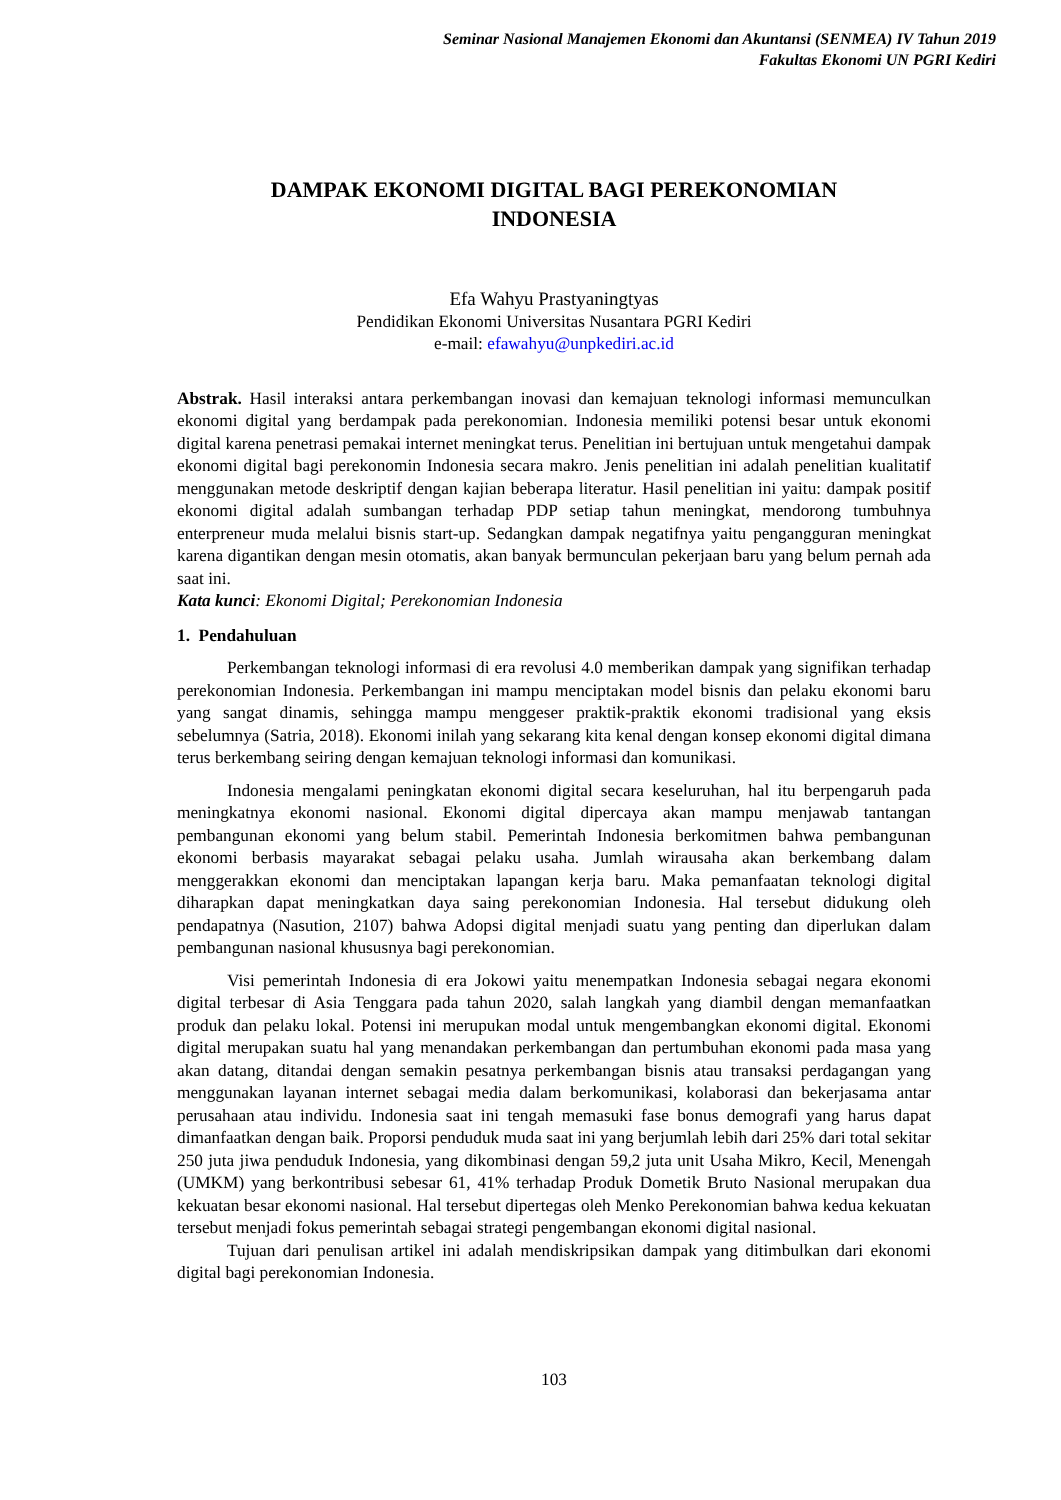Seminar Nasional Manajemen Ekonomi dan Akuntansi (SENMEA) IV Tahun 2019
Fakultas Ekonomi UN PGRI Kediri
DAMPAK EKONOMI DIGITAL BAGI PEREKONOMIAN
INDONESIA
Efa Wahyu Prastyaningtyas
Pendidikan Ekonomi Universitas Nusantara PGRI Kediri
e-mail: efawahyu@unpkediri.ac.id
Abstrak. Hasil interaksi antara perkembangan inovasi dan kemajuan teknologi informasi memunculkan ekonomi digital yang berdampak pada perekonomian. Indonesia memiliki potensi besar untuk ekonomi digital karena penetrasi pemakai internet meningkat terus. Penelitian ini bertujuan untuk mengetahui dampak ekonomi digital bagi perekonomin Indonesia secara makro. Jenis penelitian ini adalah penelitian kualitatif menggunakan metode deskriptif dengan kajian beberapa literatur. Hasil penelitian ini yaitu: dampak positif ekonomi digital adalah sumbangan terhadap PDP setiap tahun meningkat, mendorong tumbuhnya enterpreneur muda melalui bisnis start-up. Sedangkan dampak negatifnya yaitu pengangguran meningkat karena digantikan dengan mesin otomatis, akan banyak bermunculan pekerjaan baru yang belum pernah ada saat ini.
Kata kunci: Ekonomi Digital; Perekonomian Indonesia
1. Pendahuluan
Perkembangan teknologi informasi di era revolusi 4.0 memberikan dampak yang signifikan terhadap perekonomian Indonesia. Perkembangan ini mampu menciptakan model bisnis dan pelaku ekonomi baru yang sangat dinamis, sehingga mampu menggeser praktik-praktik ekonomi tradisional yang eksis sebelumnya (Satria, 2018). Ekonomi inilah yang sekarang kita kenal dengan konsep ekonomi digital dimana terus berkembang seiring dengan kemajuan teknologi informasi dan komunikasi.
Indonesia mengalami peningkatan ekonomi digital secara keseluruhan, hal itu berpengaruh pada meningkatnya ekonomi nasional. Ekonomi digital dipercaya akan mampu menjawab tantangan pembangunan ekonomi yang belum stabil. Pemerintah Indonesia berkomitmen bahwa pembangunan ekonomi berbasis mayarakat sebagai pelaku usaha. Jumlah wirausaha akan berkembang dalam menggerakkan ekonomi dan menciptakan lapangan kerja baru. Maka pemanfaatan teknologi digital diharapkan dapat meningkatkan daya saing perekonomian Indonesia. Hal tersebut didukung oleh pendapatnya (Nasution, 2107) bahwa Adopsi digital menjadi suatu yang penting dan diperlukan dalam pembangunan nasional khususnya bagi perekonomian.
Visi pemerintah Indonesia di era Jokowi yaitu menempatkan Indonesia sebagai negara ekonomi digital terbesar di Asia Tenggara pada tahun 2020, salah langkah yang diambil dengan memanfaatkan produk dan pelaku lokal. Potensi ini merupukan modal untuk mengembangkan ekonomi digital. Ekonomi digital merupakan suatu hal yang menandakan perkembangan dan pertumbuhan ekonomi pada masa yang akan datang, ditandai dengan semakin pesatnya perkembangan bisnis atau transaksi perdagangan yang menggunakan layanan internet sebagai media dalam berkomunikasi, kolaborasi dan bekerjasama antar perusahaan atau individu. Indonesia saat ini tengah memasuki fase bonus demografi yang harus dapat dimanfaatkan dengan baik. Proporsi penduduk muda saat ini yang berjumlah lebih dari 25% dari total sekitar 250 juta jiwa penduduk Indonesia, yang dikombinasi dengan 59,2 juta unit Usaha Mikro, Kecil, Menengah (UMKM) yang berkontribusi sebesar 61, 41% terhadap Produk Dometik Bruto Nasional merupakan dua kekuatan besar ekonomi nasional. Hal tersebut dipertegas oleh Menko Perekonomian bahwa kedua kekuatan tersebut menjadi fokus pemerintah sebagai strategi pengembangan ekonomi digital nasional.
Tujuan dari penulisan artikel ini adalah mendiskripsikan dampak yang ditimbulkan dari ekonomi digital bagi perekonomian Indonesia.
103